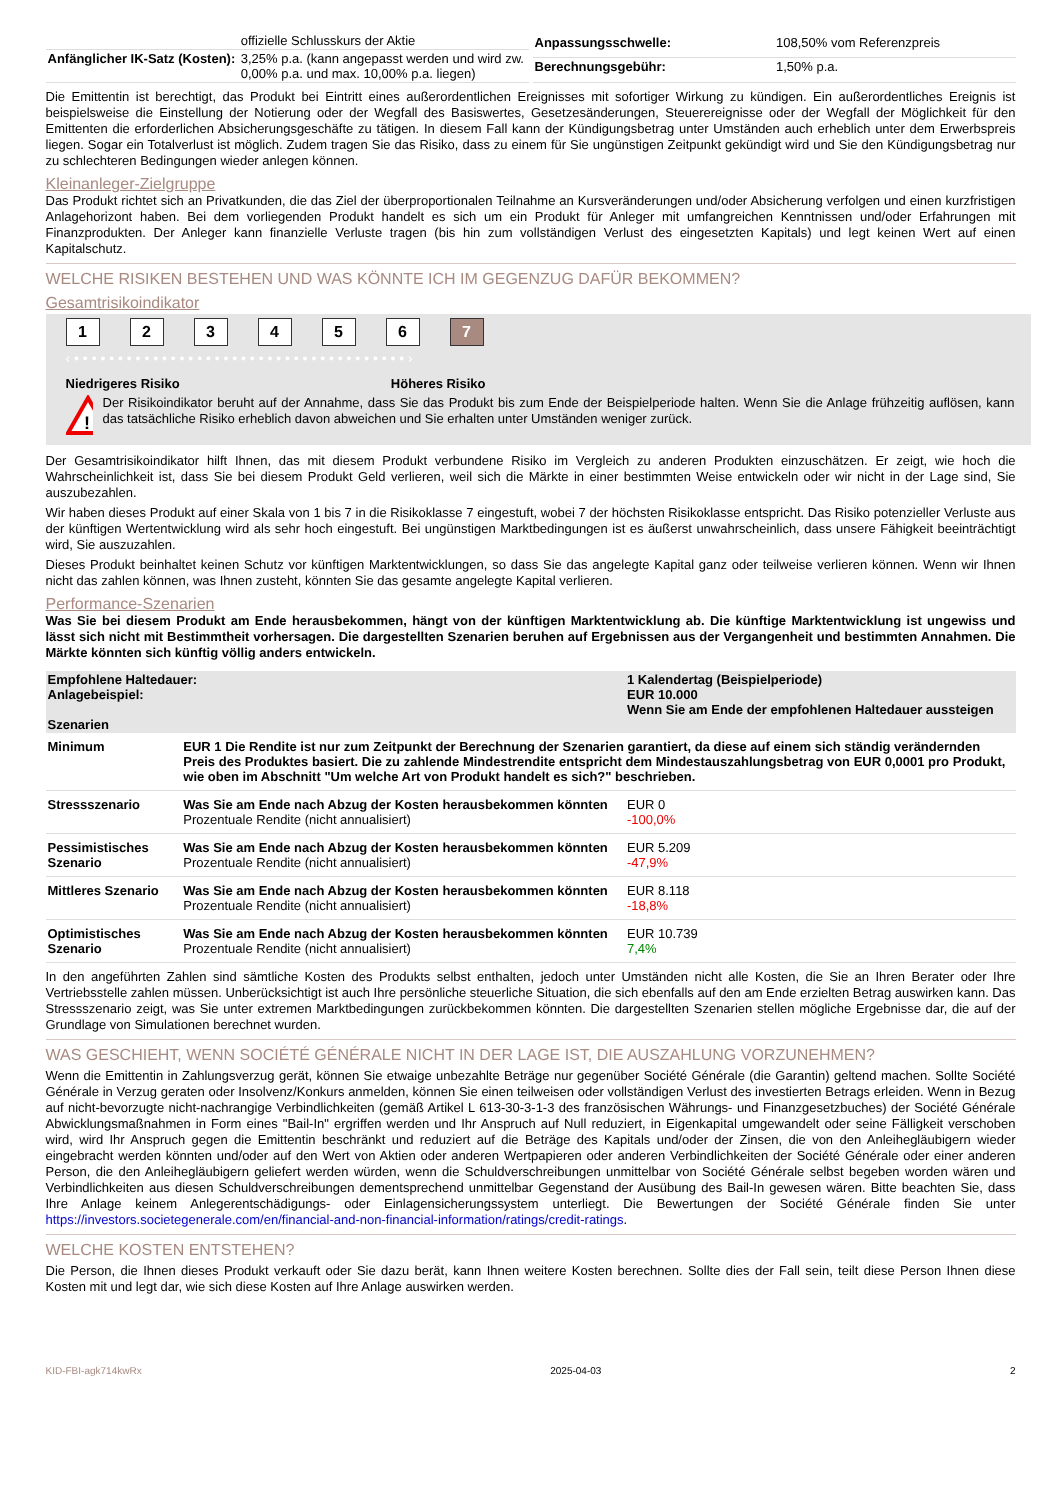| | offizielle Schlusskurs der Aktie |
| Anfänglicher IK-Satz (Kosten): | 3,25% p.a. (kann angepasst werden und wird zw. 0,00% p.a. und max. 10,00% p.a. liegen) |
| Anpassungsschwelle: | 108,50% vom Referenzpreis |
| Berechnungsgebühr: | 1,50% p.a. |
Die Emittentin ist berechtigt, das Produkt bei Eintritt eines außerordentlichen Ereignisses mit sofortiger Wirkung zu kündigen. Ein außerordentliches Ereignis ist beispielsweise die Einstellung der Notierung oder der Wegfall des Basiswertes, Gesetzesänderungen, Steuerereignisse oder der Wegfall der Möglichkeit für den Emittenten die erforderlichen Absicherungsgeschäfte zu tätigen. In diesem Fall kann der Kündigungsbetrag unter Umständen auch erheblich unter dem Erwerbspreis liegen. Sogar ein Totalverlust ist möglich. Zudem tragen Sie das Risiko, dass zu einem für Sie ungünstigen Zeitpunkt gekündigt wird und Sie den Kündigungsbetrag nur zu schlechteren Bedingungen wieder anlegen können.
Kleinanleger-Zielgruppe
Das Produkt richtet sich an Privatkunden, die das Ziel der überproportionalen Teilnahme an Kursveränderungen und/oder Absicherung verfolgen und einen kurzfristigen Anlagehorizont haben. Bei dem vorliegenden Produkt handelt es sich um ein Produkt für Anleger mit umfangreichen Kenntnissen und/oder Erfahrungen mit Finanzprodukten. Der Anleger kann finanzielle Verluste tragen (bis hin zum vollständigen Verlust des eingesetzten Kapitals) und legt keinen Wert auf einen Kapitalschutz.
WELCHE RISIKEN BESTEHEN UND WAS KÖNNTE ICH IM GEGENZUG DAFÜR BEKOMMEN?
Gesamtrisikoindikator
1234567
‹ • • • • • • • • • • • • • • • • • • • • • • • • • • • • • • • • • • • • • • ›
Niedrigeres Risiko Höheres Risiko
!
Der Risikoindikator beruht auf der Annahme, dass Sie das Produkt bis zum Ende der Beispielperiode halten. Wenn Sie die Anlage frühzeitig auflösen, kann das tatsächliche Risiko erheblich davon abweichen und Sie erhalten unter Umständen weniger zurück.
Der Gesamtrisikoindikator hilft Ihnen, das mit diesem Produkt verbundene Risiko im Vergleich zu anderen Produkten einzuschätzen. Er zeigt, wie hoch die Wahrscheinlichkeit ist, dass Sie bei diesem Produkt Geld verlieren, weil sich die Märkte in einer bestimmten Weise entwickeln oder wir nicht in der Lage sind, Sie auszubezahlen.
Wir haben dieses Produkt auf einer Skala von 1 bis 7 in die Risikoklasse 7 eingestuft, wobei 7 der höchsten Risikoklasse entspricht. Das Risiko potenzieller Verluste aus der künftigen Wertentwicklung wird als sehr hoch eingestuft. Bei ungünstigen Marktbedingungen ist es äußerst unwahrscheinlich, dass unsere Fähigkeit beeinträchtigt wird, Sie auszuzahlen.
Dieses Produkt beinhaltet keinen Schutz vor künftigen Marktentwicklungen, so dass Sie das angelegte Kapital ganz oder teilweise verlieren können. Wenn wir Ihnen nicht das zahlen können, was Ihnen zusteht, könnten Sie das gesamte angelegte Kapital verlieren.
Performance-Szenarien
Was Sie bei diesem Produkt am Ende herausbekommen, hängt von der künftigen Marktentwicklung ab. Die künftige Marktentwicklung ist ungewiss und lässt sich nicht mit Bestimmtheit vorhersagen. Die dargestellten Szenarien beruhen auf Ergebnissen aus der Vergangenheit und bestimmten Annahmen. Die Märkte könnten sich künftig völlig anders entwickeln.
| Empfohlene Haltedauer: Anlagebeispiel: Szenarien | | 1 Kalendertag (Beispielperiode) EUR 10.000 Wenn Sie am Ende der empfohlenen Haltedauer aussteigen |
| --- | --- | --- |
| Minimum | EUR 1 Die Rendite ist nur zum Zeitpunkt der Berechnung der Szenarien garantiert, da diese auf einem sich ständig verändernden Preis des Produktes basiert. Die zu zahlende Mindestrendite entspricht dem Mindestauszahlungsbetrag von EUR 0,0001 pro Produkt, wie oben im Abschnitt "Um welche Art von Produkt handelt es sich?" beschrieben. | |
| Stressszenario | Was Sie am Ende nach Abzug der Kosten herausbekommen könnten Prozentuale Rendite (nicht annualisiert) | EUR 0 -100,0% |
| Pessimistisches Szenario | Was Sie am Ende nach Abzug der Kosten herausbekommen könnten Prozentuale Rendite (nicht annualisiert) | EUR 5.209 -47,9% |
| Mittleres Szenario | Was Sie am Ende nach Abzug der Kosten herausbekommen könnten Prozentuale Rendite (nicht annualisiert) | EUR 8.118 -18,8% |
| Optimistisches Szenario | Was Sie am Ende nach Abzug der Kosten herausbekommen könnten Prozentuale Rendite (nicht annualisiert) | EUR 10.739 7,4% |
In den angeführten Zahlen sind sämtliche Kosten des Produkts selbst enthalten, jedoch unter Umständen nicht alle Kosten, die Sie an Ihren Berater oder Ihre Vertriebsstelle zahlen müssen. Unberücksichtigt ist auch Ihre persönliche steuerliche Situation, die sich ebenfalls auf den am Ende erzielten Betrag auswirken kann. Das Stressszenario zeigt, was Sie unter extremen Marktbedingungen zurückbekommen könnten. Die dargestellten Szenarien stellen mögliche Ergebnisse dar, die auf der Grundlage von Simulationen berechnet wurden.
WAS GESCHIEHT, WENN SOCIÉTÉ GÉNÉRALE NICHT IN DER LAGE IST, DIE AUSZAHLUNG VORZUNEHMEN?
Wenn die Emittentin in Zahlungsverzug gerät, können Sie etwaige unbezahlte Beträge nur gegenüber Société Générale (die Garantin) geltend machen. Sollte Société Générale in Verzug geraten oder Insolvenz/Konkurs anmelden, können Sie einen teilweisen oder vollständigen Verlust des investierten Betrags erleiden. Wenn in Bezug auf nicht-bevorzugte nicht-nachrangige Verbindlichkeiten (gemäß Artikel L 613-30-3-1-3 des französischen Währungs- und Finanzgesetzbuches) der Société Générale Abwicklungsmaßnahmen in Form eines "Bail-In" ergriffen werden und Ihr Anspruch auf Null reduziert, in Eigenkapital umgewandelt oder seine Fälligkeit verschoben wird, wird Ihr Anspruch gegen die Emittentin beschränkt und reduziert auf die Beträge des Kapitals und/oder der Zinsen, die von den Anleihegläubigern wieder eingebracht werden könnten und/oder auf den Wert von Aktien oder anderen Wertpapieren oder anderen Verbindlichkeiten der Société Générale oder einer anderen Person, die den Anleihegläubigern geliefert werden würden, wenn die Schuldverschreibungen unmittelbar von Société Générale selbst begeben worden wären und Verbindlichkeiten aus diesen Schuldverschreibungen dementsprechend unmittelbar Gegenstand der Ausübung des Bail-In gewesen wären. Bitte beachten Sie, dass Ihre Anlage keinem Anlegerentschädigungs- oder Einlagensicherungssystem unterliegt. Die Bewertungen der Société Générale finden Sie unter https://investors.societegenerale.com/en/financial-and-non-financial-information/ratings/credit-ratings.
WELCHE KOSTEN ENTSTEHEN?
Die Person, die Ihnen dieses Produkt verkauft oder Sie dazu berät, kann Ihnen weitere Kosten berechnen. Sollte dies der Fall sein, teilt diese Person Ihnen diese Kosten mit und legt dar, wie sich diese Kosten auf Ihre Anlage auswirken werden.
KID-FBI-agk714kwRx 2025-04-03 2